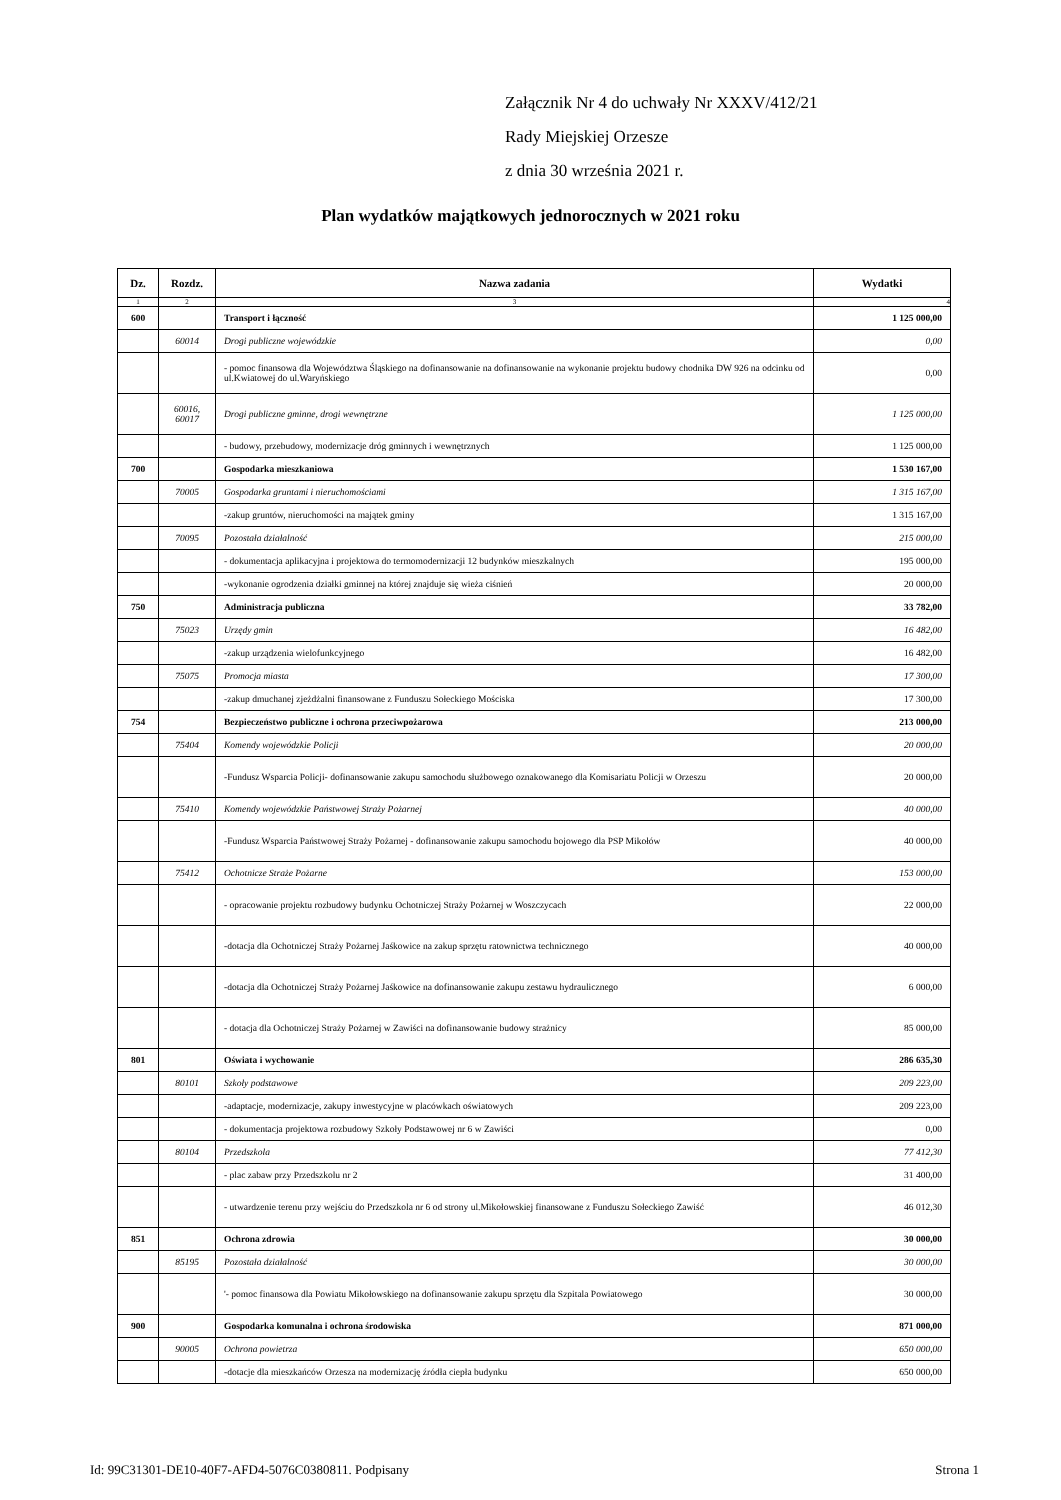Załącznik Nr 4 do uchwały Nr XXXV/412/21
Rady Miejskiej Orzesze
z dnia 30 września 2021 r.
Plan wydatków majątkowych jednorocznych w 2021 roku
| Dz. | Rozdz. | Nazwa zadania | Wydatki |
| --- | --- | --- | --- |
| 1 | 2 | 3 | 4 |
| 600 | | Transport i łączność | 1 125 000,00 |
| | 60014 | Drogi publiczne wojewódzkie | 0,00 |
| | | - pomoc finansowa dla Województwa Śląskiego na dofinansowanie na dofinansowanie na wykonanie projektu budowy chodnika DW 926 na odcinku od ul.Kwiatowej do ul.Waryńskiego | 0,00 |
| | 60016, 60017 | Drogi publiczne gminne, drogi wewnętrzne | 1 125 000,00 |
| | | - budowy, przebudowy, modernizacje dróg gminnych i wewnętrznych | 1 125 000,00 |
| 700 | | Gospodarka mieszkaniowa | 1 530 167,00 |
| | 70005 | Gospodarka gruntami i nieruchomościami | 1 315 167,00 |
| | | -zakup gruntów, nieruchomości na majątek gminy | 1 315 167,00 |
| | 70095 | Pozostała działalność | 215 000,00 |
| | | - dokumentacja aplikacyjna i projektowa do termomodernizacji 12 budynków mieszkalnych | 195 000,00 |
| | | -wykonanie ogrodzenia działki gminnej na której znajduje się wieża ciśnień | 20 000,00 |
| 750 | | Administracja publiczna | 33 782,00 |
| | 75023 | Urzędy gmin | 16 482,00 |
| | | -zakup urządzenia wielofunkcyjnego | 16 482,00 |
| | 75075 | Promocja miasta | 17 300,00 |
| | | -zakup dmuchanej zjeżdżalni finansowane z Funduszu Sołeckiego Mościska | 17 300,00 |
| 754 | | Bezpieczeństwo publiczne i ochrona przeciwpożarowa | 213 000,00 |
| | 75404 | Komendy wojewódzkie Policji | 20 000,00 |
| | | -Fundusz Wsparcia Policji- dofinansowanie zakupu samochodu służbowego oznakowanego dla Komisariatu Policji w Orzeszu | 20 000,00 |
| | 75410 | Komendy wojewódzkie Państwowej Straży Pożarnej | 40 000,00 |
| | | -Fundusz Wsparcia Państwowej Straży Pożarnej - dofinansowanie zakupu samochodu bojowego dla PSP Mikołów | 40 000,00 |
| | 75412 | Ochotnicze Straże Pożarne | 153 000,00 |
| | | - opracowanie projektu rozbudowy budynku Ochotniczej Straży Pożarnej w Woszczycach | 22 000,00 |
| | | -dotacja dla Ochotniczej Straży Pożarnej Jaśkowice na zakup sprzętu ratownictwa technicznego | 40 000,00 |
| | | -dotacja dla Ochotniczej Straży Pożarnej Jaśkowice na dofinansowanie zakupu zestawu hydraulicznego | 6 000,00 |
| | | - dotacja dla Ochotniczej Straży Pożarnej w Zawiści na dofinansowanie budowy strażnicy | 85 000,00 |
| 801 | | Oświata i wychowanie | 286 635,30 |
| | 80101 | Szkoły podstawowe | 209 223,00 |
| | | -adaptacje, modernizacje, zakupy inwestycyjne w placówkach oświatowych | 209 223,00 |
| | | - dokumentacja projektowa rozbudowy Szkoły Podstawowej nr 6 w Zawiści | 0,00 |
| | 80104 | Przedszkola | 77 412,30 |
| | | - plac zabaw przy Przedszkolu nr 2 | 31 400,00 |
| | | - utwardzenie terenu przy wejściu do Przedszkola nr 6 od strony ul.Mikołowskiej finansowane z Funduszu Sołeckiego Zawiść | 46 012,30 |
| 851 | | Ochrona zdrowia | 30 000,00 |
| | 85195 | Pozostała działalność | 30 000,00 |
| | | '- pomoc finansowa dla Powiatu Mikołowskiego na dofinansowanie zakupu sprzętu dla Szpitala Powiatowego | 30 000,00 |
| 900 | | Gospodarka komunalna i ochrona środowiska | 871 000,00 |
| | 90005 | Ochrona powietrza | 650 000,00 |
| | | -dotacje dla mieszkańców Orzesza na modernizację źródła ciepła budynku | 650 000,00 |
Id: 99C31301-DE10-40F7-AFD4-5076C0380811. Podpisany Strona 1